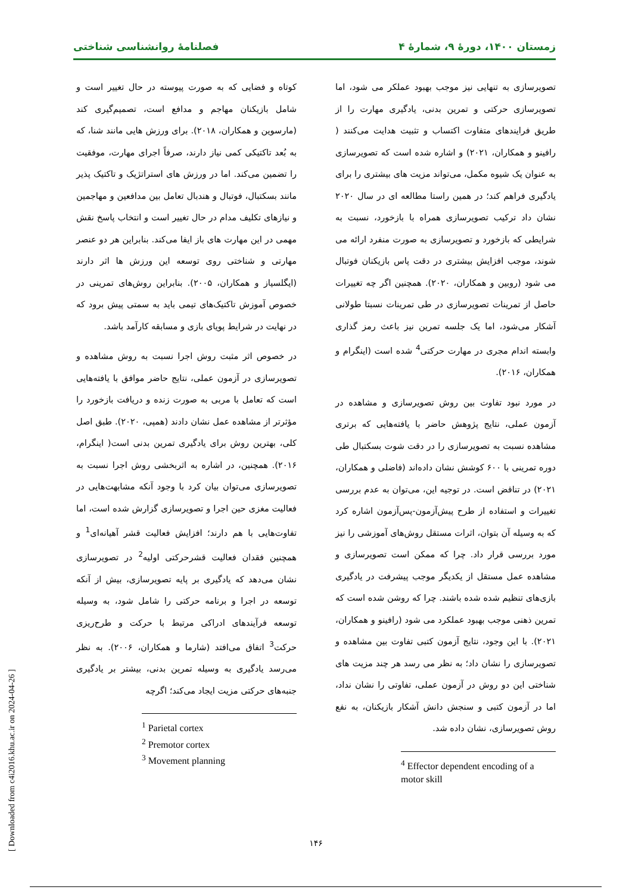زمستان ۱۴۰۰، دورهٔ ۹، شمارهٔ ۴ فصلنامهٔ روانشناسی شناختی
کوتاه و فضایی که به صورت پیوسته در حال تغییر است و شامل بازیکنان مهاجم و مدافع است، تصمیم‌گیری کند (مارسوین و همکاران، ۲۰۱۸). برای ورزش هایی مانند شنا، که به بُعد تاکتیکی کمی نیاز دارند، صرفاً اجرای مهارت، موفقیت را تضمین می‌کند. اما در ورزش های استراتژیک و تاکتیک پذیر مانند بسکتبال، فوتبال و هندبال تعامل بین مدافعین و مهاجمین و نیازهای تکلیف مدام در حال تغییر است و انتخاب پاسخ نقش مهمی در این مهارت های باز ایفا می‌کند. بنابراین هر دو عنصر مهارتی و شناختی روی توسعه این ورزش ها اثر دارند (ایگلسیاز و همکاران، ۲۰۰۵). بنابراین روش‌های تمرینی در خصوص آموزش تاکتیک‌های تیمی باید به سمتی پیش برود که در نهایت در شرایط پویای بازی و مسابقه کارآمد باشد.
در خصوص اثر مثبت روش اجرا نسبت به روش مشاهده و تصویرسازی در آزمون عملی، نتایج حاضر موافق با یافته‌هایی است که تعامل با مربی به صورت زنده و دریافت بازخورد را مؤثرتر از مشاهده عمل نشان دادند (همپی، ۲۰۲۰). طبق اصل کلی، بهترین روش برای یادگیری تمرین بدنی است( اینگرام، ۲۰۱۶). همچنین، در اشاره به اثربخشی روش اجرا نسبت به تصویرسازی می‌توان بیان کرد با وجود آنکه مشابهت‌هایی در فعالیت مغزی حین اجرا و تصویرسازی گزارش شده است، اما تفاوت‌هایی با هم دارند؛ افزایش فعالیت قشر آهیانه‌ای<sup>1</sup> و همچنین فقدان فعالیت قشرحرکتی اولیه<sup>2</sup> در تصویرسازی نشان می‌دهد که یادگیری بر پایه تصویرسازی، بیش از آنکه توسعه در اجرا و برنامه حرکتی را شامل شود، به وسیله توسعه فرآیندهای ادراکی مرتبط با حرکت و طرح‌ریزی حرکت<sup>3</sup> اتفاق می‌افتد (شارما و همکاران، ۲۰۰۶). به نظر می‌رسد یادگیری به وسیله تمرین بدنی، بیشتر بر یادگیری جنبه‌های حرکتی مزیت ایجاد می‌کند؛ اگرچه
<sup>1</sup> Parietal cortex
<sup>2</sup> Premotor cortex
<sup>3</sup> Movement planning
تصویرسازی به تنهایی نیز موجب بهبود عملکر می شود، اما تصویرسازی حرکتی و تمرین بدنی، یادگیری مهارت را از طریق فرایندهای متفاوت اکتساب و تثبیت هدایت می‌کنند ( رافینو و همکاران، ۲۰۲۱) و اشاره شده است که تصویرسازی به عنوان یک شیوه مکمل، می‌تواند مزیت های بیشتری را برای یادگیری فراهم کند؛ در همین راستا مطالعه ای در سال ۲۰۲۰ نشان داد ترکیب تصویرسازی همراه با بازخورد، نسبت به شرایطی که بازخورد و تصویرسازی به صورت منفرد ارائه می شوند، موجب افزایش بیشتری در دقت پاس بازیکنان فوتبال می شود (روبین و همکاران، ۲۰۲۰). همچنین اگر چه تغییرات حاصل از تمرینات تصویرسازی در طی تمرینات نسبتا طولانی آشکار می‌شود، اما یک جلسه تمرین نیز باعث رمز گذاری وابسته اندام مجری در مهارت حرکتی<sup>4</sup> شده است (اینگرام و همکاران، ۲۰۱۶).
در مورد نبود تفاوت بین روش تصویرسازی و مشاهده در آزمون عملی، نتایج پژوهش حاضر با یافته‌هایی که برتری مشاهده نسبت به تصویرسازی را در دقت شوت بسکتبال طی دوره تمرینی با ۶۰۰ کوشش نشان داده‌اند (فاضلی و همکاران، ۲۰۲۱) در تناقض است. در توجیه این، می‌توان به عدم بررسی تغییرات و استفاده از طرح پیش‌آزمون-پس‌آزمون اشاره کرد که به وسیله آن بتوان، اثرات مستقل روش‌های آموزشی را نیز مورد بررسی قرار داد. چرا که ممکن است تصویرسازی و مشاهده عمل مستقل از یکدیگر موجب پیشرفت در یادگیری بازی‌های تنظیم شده شده باشند. چرا که روشن شده است که تمرین ذهنی موجب بهبود عملکرد می شود (رافینو و همکاران، ۲۰۲۱). با این وجود، نتایج آزمون کتبی تفاوت بین مشاهده و تصویرسازی را نشان داد؛ به نظر می رسد هر چند مزیت های شناختی این دو روش در آزمون عملی، تفاوتی را نشان نداد، اما در آزمون کتبی و سنجش دانش آشکار بازیکنان، به نفع روش تصویرسازی، نشان داده شد.
<sup>4</sup> Effector dependent encoding of a motor skill
۱۴۶
[ Downloaded from c4i2016.khu.ac.ir on 2024-04-26 ]